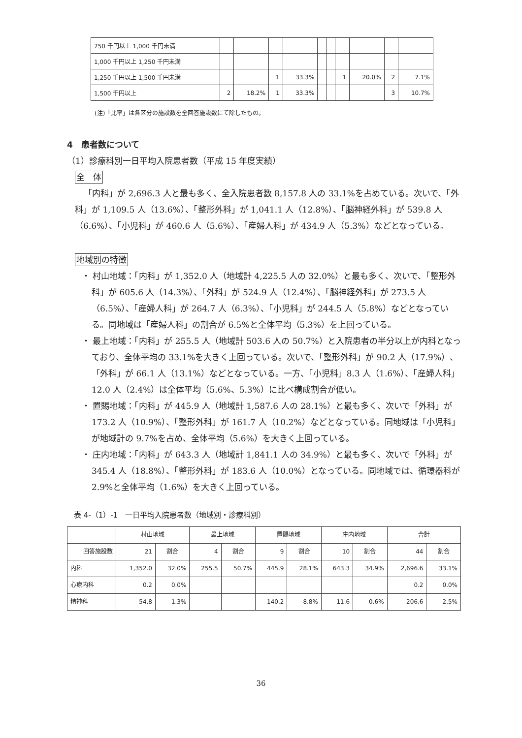| 750 千円以上 1,000 千円未満 | | | | | | | | | | |
| 1,000 千円以上 1,250 千円未満 | | | | | | | | | | |
| 1,250 千円以上 1,500 千円未満 | | | 1 | 33.3% | | | 1 | 20.0% | 2 | 7.1% |
| 1,500 千円以上 | 2 | 18.2% | 1 | 33.3% | | | | | 3 | 10.7% |
(注)「比率」は各区分の施設数を全回答施設数にて除したもの。
4　患者数について
（1）診療科別一日平均入院患者数（平成 15 年度実績）
全　体
「内科」が 2,696.3 人と最も多く、全入院患者数 8,157.8 人の 33.1%を占めている。次いで、「外科」が 1,109.5 人（13.6%）、「整形外科」が 1,041.1 人（12.8%）、「脳神経外科」が 539.8 人（6.6%）、「小児科」が 460.6 人（5.6%）、「産婦人科」が 434.9 人（5.3%）などとなっている。
地域別の特徴
・ 村山地域：「内科」が 1,352.0 人（地域計 4,225.5 人の 32.0%）と最も多く、次いで、「整形外科」が 605.6 人（14.3%）、「外科」が 524.9 人（12.4%）、「脳神経外科」が 273.5 人（6.5%）、「産婦人科」が 264.7 人（6.3%）、「小児科」が 244.5 人（5.8%）などとなっている。同地域は「産婦人科」の割合が 6.5%と全体平均（5.3%）を上回っている。
・ 最上地域：「内科」が 255.5 人（地域計 503.6 人の 50.7%）と入院患者の半分以上が内科となっており、全体平均の 33.1%を大きく上回っている。次いで、「整形外科」が 90.2 人（17.9%）、「外科」が 66.1 人（13.1%）などとなっている。一方、「小児科」8.3 人（1.6%）、「産婦人科」12.0 人（2.4%）は全体平均（5.6%、5.3%）に比べ構成割合が低い。
・ 置賜地域：「内科」が 445.9 人（地域計 1,587.6 人の 28.1%）と最も多く、次いで「外科」が 173.2 人（10.9%）、「整形外科」が 161.7 人（10.2%）などとなっている。同地域は「小児科」が地域計の 9.7%を占め、全体平均（5.6%）を大きく上回っている。
・ 庄内地域：「内科」が 643.3 人（地域計 1,841.1 人の 34.9%）と最も多く、次いで「外科」が 345.4 人（18.8%）、「整形外科」が 183.6 人（10.0%）となっている。同地域では、循環器科が 2.9%と全体平均（1.6%）を大きく上回っている。
表 4-（1）-1　一日平均入院患者数（地域別・診療科別）
| | 村山地域 | | 最上地域 | | 置賜地域 | | 庄内地域 | | 合計 | |
| --- | --- | --- | --- | --- | --- | --- | --- | --- | --- | --- |
| 回答施設数 | 21 | 割合 | 4 | 割合 | 9 | 割合 | 10 | 割合 | 44 | 割合 |
| 内科 | 1,352.0 | 32.0% | 255.5 | 50.7% | 445.9 | 28.1% | 643.3 | 34.9% | 2,696.6 | 33.1% |
| 心療内科 | 0.2 | 0.0% | | | | | | | 0.2 | 0.0% |
| 精神科 | 54.8 | 1.3% | | | 140.2 | 8.8% | 11.6 | 0.6% | 206.6 | 2.5% |
36